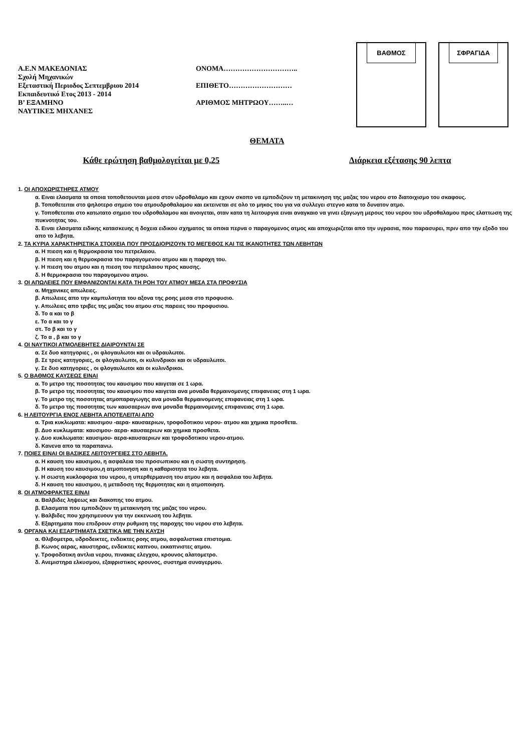Α.Ε.Ν ΜΑΚΕΔΟΝΙΑΣ
Σχολή Μηχανικών
Εξεταστική Περιοδος Σεπτεμβριου 2014
Εκπαιδευτικό Ετος 2013 - 2014
Β’ ΕΞΑΜΗΝΟ
ΝΑΥΤΙΚΕΣ ΜΗΧΑΝΕΣ
ΟΝΟΜΑ…………………………..
ΕΠΙΘΕΤΟ………………………
ΑΡΙΘΜΟΣ ΜΗΤΡΩΟΥ……..…
ΒΑΘΜΟΣ ΣΦΡΑΓΙΔΑ
ΘΕΜΑΤΑ
Κάθε ερώτηση βαθμολογείται με 0,25 Διάρκεια εξέτασης 90 λεπτα
1. ΟΙ ΑΠΟΧΩΡΙΣΤΗΡΕΣ ΑΤΜΟΥ
α. Ειναι ελασματα τα οποια τοποθετουνται μεσα στον υδροθαλαμο και εχουν σκοπο να εμποδιζουν τη μετακινηση της μαζας του νερου στο διατοιχισμο του σκαφους.
β. Τοποθετειται στο ψηλοτερο σημειο του ατμουδροθαλαμου και εκτεινεται σε ολο το μηκος του για να συλλεγει στεγνο κατα το δυνατον ατμο.
γ. Τοποθετειται στο κατωτατο σημειο του υδροθαλαμου και ανοιγεται, οταν κατα τη λειτουργια ειναι αναγκαιο να γινει εξαγωγη μερους του νερου του υδροθαλαμου προς ελαττωση της πυκνοτητας του.
δ. Ειναι ελασματα ειδικης κατασκευης η δοχεια ειδικου σχηματος τα οποια περνα ο παραγομενος ατμος και αποχωριζεται απο την υγρασια, που παρασυρει, πριν απο την εξοδο του απο το λεβητα.
2. ΤΑ ΚΥΡΙΑ ΧΑΡΑΚΤΗΡΙΣΤΙΚΑ ΣΤΟΙΧΕΙΑ ΠΟΥ ΠΡΟΣΔΙΟΡΙΖΟΥΝ ΤΟ ΜΕΓΕΘΟΣ ΚΑΙ ΤΙΣ ΙΚΑΝΟΤΗΤΕΣ ΤΩΝ ΛΕΒΗΤΩΝ
α. Η πιεση και η θερμοκρασια του πετρελαιου.
β. Η πιεση και η θερμοκρασια του παραγομενου ατμου και η παροχη του.
γ. Η πιεση του ατμου και η πιεση του πετρελαιου προς καυσης.
δ. Η θερμοκρασια του παραγομενου ατμου.
3. ΟΙ ΑΠΩΛΕΙΕΣ ΠΟΥ ΕΜΦΑΝΙΖΟΝΤΑΙ ΚΑΤΑ ΤΗ ΡΟΗ ΤΟΥ ΑΤΜΟΥ ΜΕΣΑ ΣΤΑ ΠΡΟΦΥΣΙΑ
α. Μηχανικες απωλειες.
β. Απωλειες απο την καμπυλοτητα του αξονα της ροης μεσα στο προφυσιο.
γ. Απωλειες απο τριβες της μαζας του ατμου στις παρειες του προφυσιου.
δ. Το α και το β
ε. Το α και το γ
στ. Το β και το γ
ζ. Το α , β και το γ
4. ΟΙ ΝΑΥΤΙΚΟΙ ΑΤΜΟΛΕΒΗΤΕΣ ΔΙΑΙΡΟΥΝΤΑΙ ΣΕ
α. Σε δυο κατηγοριες , οι φλογαυλωτοι και οι υδραυλωτοι.
β. Σε τρεις κατηγοριες, οι φλογαυλωτοι, οι κυλινδρικοι και οι υδραυλωτοι.
γ. Σε δυο κατηγοριες , οι φλογαυλωτοι και οι κυλινδρικοι.
5. Ο ΒΑΘΜΟΣ ΚΑΥΣΕΩΣ ΕΙΝΑΙ
α. Το μετρο της ποσοτητας του καυσιμου που καιγεται σε 1 ωρα.
β. Το μετρο της ποσοτητας του καυσιμου που καιγεται ανα μοναδα θερμαινομενης επιφανειας στη 1 ωρα.
γ. Το μετρο της ποσοτητας ατμοπαραγωγης ανα μοναδα θερμαινομενης επιφανειας στη 1 ωρα.
δ. Το μετρο της ποσοτητας των καυσαεριων ανα μοναδα θερμαινομενης επιφανειας στη 1 ωρα.
6. Η ΛΕΙΤΟΥΡΓΙΑ ΕΝΟΣ ΛΕΒΗΤΑ ΑΠΟΤΕΛΕΙΤΑΙ ΑΠΟ
α. Τρια κυκλωματα: καυσιμου -αερα- καυσαεριων, τροφοδοτικου νερου- ατμου και χημικα προσθετα.
β. Δυο κυκλωματα: καυσιμου- αερα- καυσαεριων και χημικα προσθετα.
γ. Δυο κυκλωματα: καυσιμου- αερα-καυσαεριων και τροφοδοτικου νερου-ατμου.
δ. Κανενα απο τα παραπανω.
7. ΠΟΙΕΣ ΕΙΝΑΙ ΟΙ ΒΑΣΙΚΕΣ ΛΕΙΤΟΥΡΓΕΙΕΣ ΣΤΟ ΛΕΒΗΤΑ.
α. Η καυση του καυσιμου, η ασφαλεια του προσωπικου και η σωστη συντηρηση.
β. Η καυση του καυσιμου,η ατμοποιηση και η καθαριοτητα του λεβητα.
γ. Η σωστη κυκλοφορια του νερου, η υπερθερμανση του ατμου και η ασφαλεια του λεβητα.
δ. Η καυση του καυσιμου, η μεταδοση της θερμοτητας και η ατμοποιηση.
8. ΟΙ ΑΤΜΟΦΡΑΚΤΕΣ ΕΙΝΑΙ
α. Βαλβιδες ληψεως και διακοπης του ατμου.
β. Ελασματα που εμποδιζουν τη μετακινηση της μαζας του νερου.
γ. Βαλβιδες που χρησιμευουν για την εκκενωση του λεβητα.
δ. Εξαρτηματα που επιδρουν στην ρυθμιση της παροχης του νερου στο λεβητα.
9. ΟΡΓΑΝΑ ΚΑΙ ΕΞΑΡΤΗΜΑΤΑ ΣΧΕΤΙΚΑ ΜΕ ΤΗΝ ΚΑΥΣΗ
α. Θλιβομετρα, υδροδεικτες, ενδεικτες ροης ατμου, ασφαλιστικα επιστομια.
β. Κωνος αερας, καυστηρας, ενδεικτες καπνου, εκκαπνιστες ατμου.
γ. Τροφοδοτικη αντλια νερου, πινακας ελεγχου, κρουνος αλατομετρο.
δ. Ανεμιστηρα ελκυσμου, εξαφριστικος κρουνος, συστημα συναγερμου.